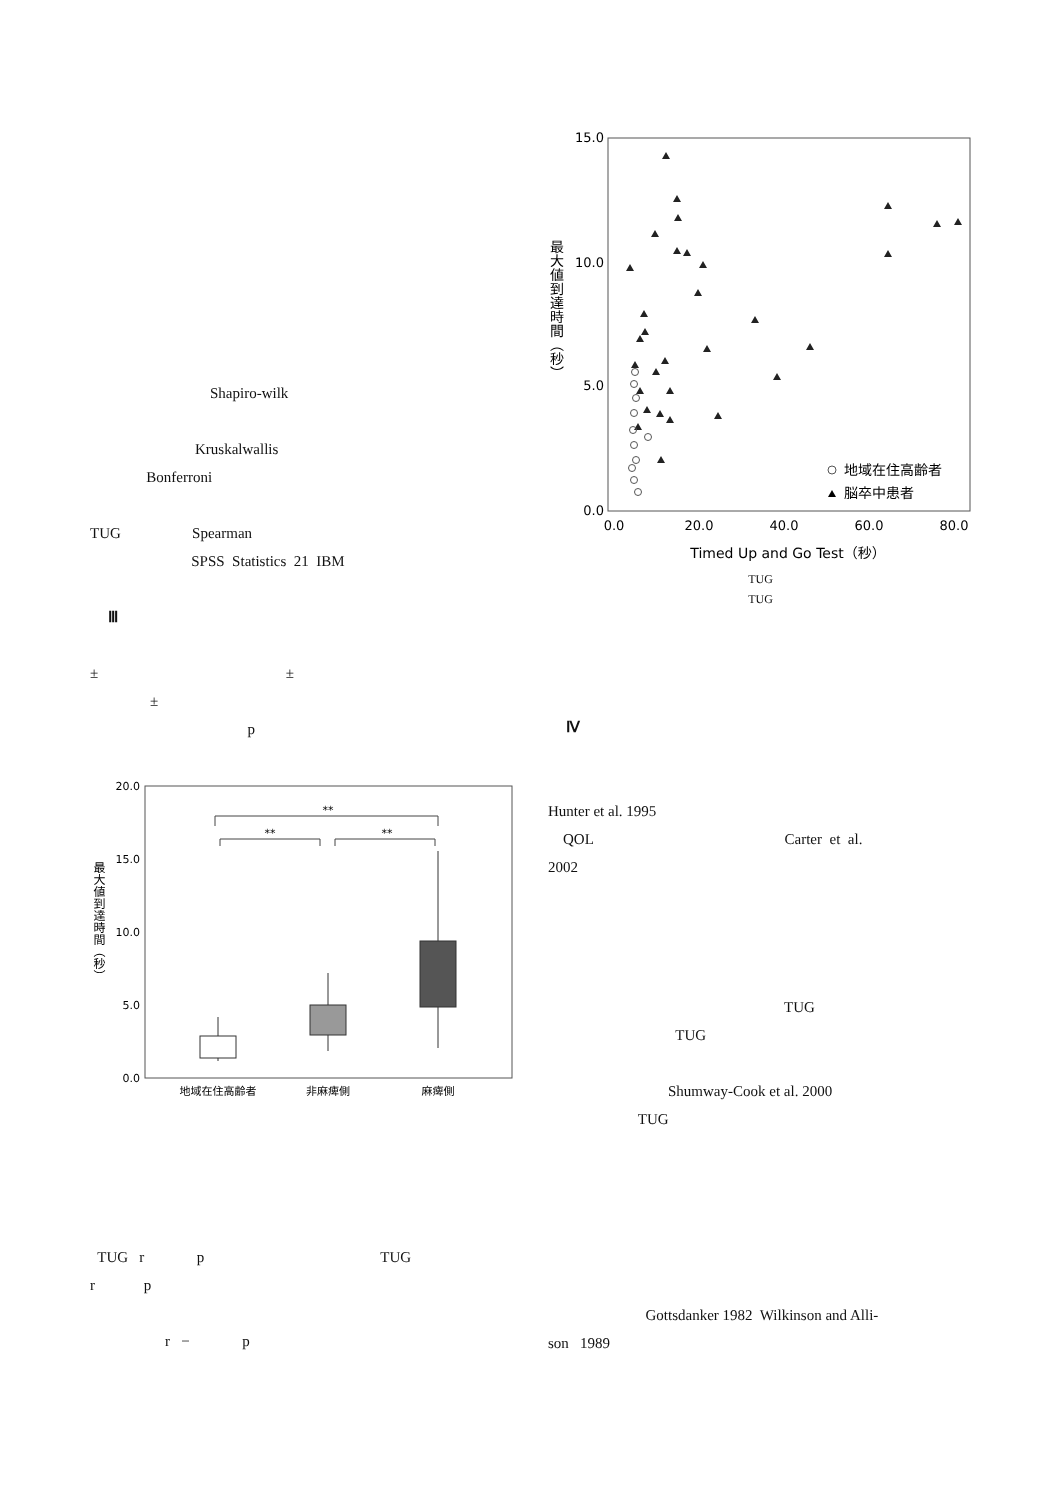Shapiro-wilk
Kruskalwallis
Bonferroni
TUG Spearman
SPSS Statistics 21 IBM
Ⅲ
± ±
±
p
20.0
15.0
10.0
5.0
0.0
最大値到達時間（秒）
**
**
**
地域在住高齢者
非麻痺側
麻痺側
TUG r p TUG
r p
r − p
15.0
10.0
5.0
0.0
最大値到達時間（秒）
0.0
20.0
40.0
60.0
80.0
Timed Up and Go Test（秒）
地域在住高齢者
脳卒中患者
TUG
TUG
Ⅳ
Hunter et al. 1995
QOL Carter et al.
2002
TUG
TUG
Shumway-Cook et al. 2000
TUG
Gottsdanker 1982 Wilkinson and Alli-
son 1989